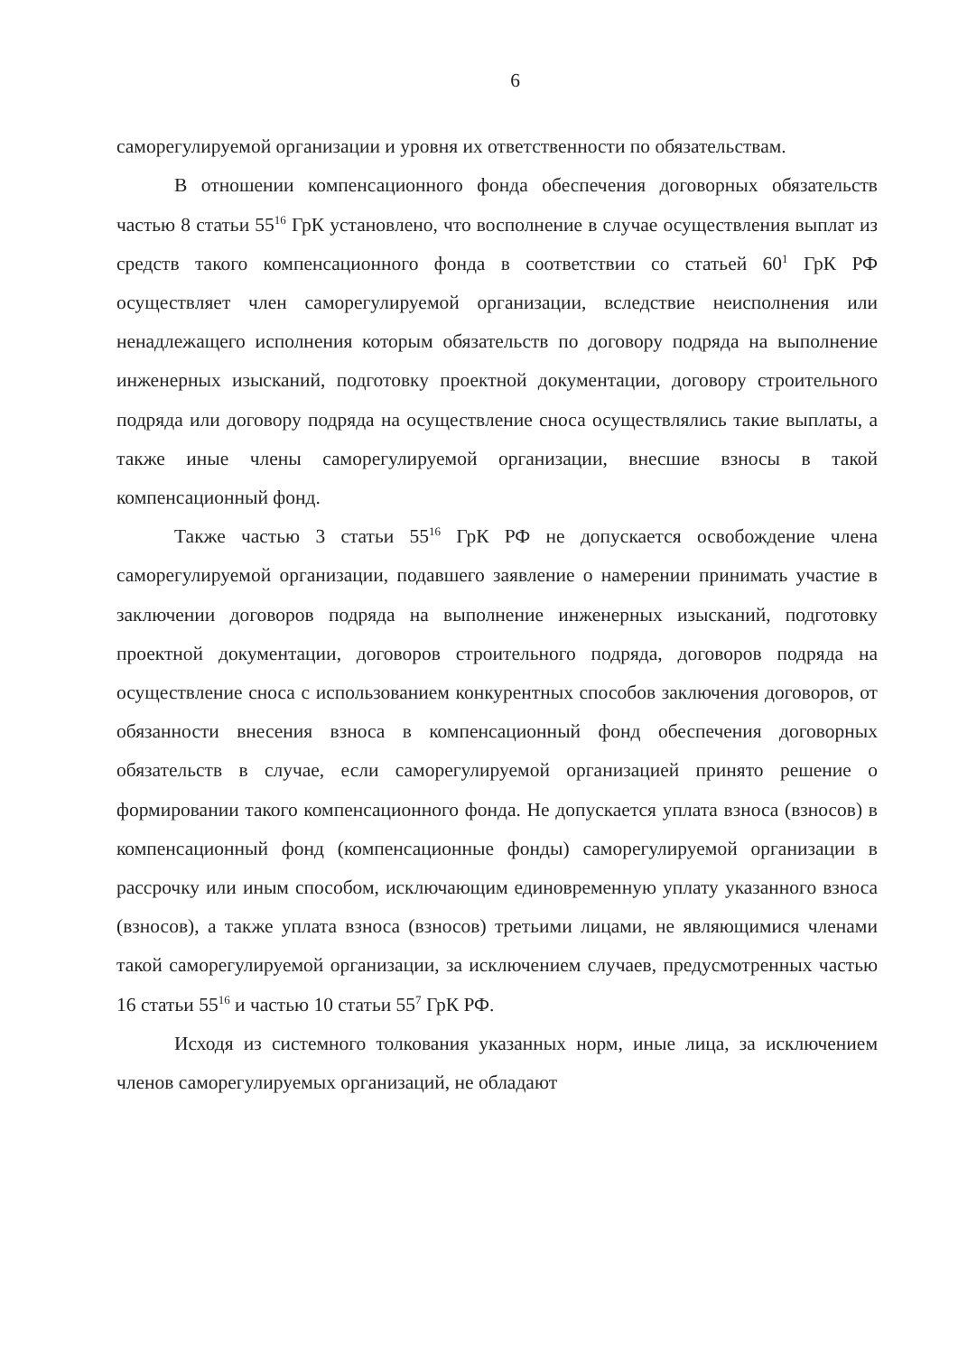6
саморегулируемой организации и уровня их ответственности по обязательствам.
В отношении компенсационного фонда обеспечения договорных обязательств частью 8 статьи 55<sup>16</sup> ГрК установлено, что восполнение в случае осуществления выплат из средств такого компенсационного фонда в соответствии со статьей 60<sup>1</sup> ГрК РФ осуществляет член саморегулируемой организации, вследствие неисполнения или ненадлежащего исполнения которым обязательств по договору подряда на выполнение инженерных изысканий, подготовку проектной документации, договору строительного подряда или договору подряда на осуществление сноса осуществлялись такие выплаты, а также иные члены саморегулируемой организации, внесшие взносы в такой компенсационный фонд.
Также частью 3 статьи 55<sup>16</sup> ГрК РФ не допускается освобождение члена саморегулируемой организации, подавшего заявление о намерении принимать участие в заключении договоров подряда на выполнение инженерных изысканий, подготовку проектной документации, договоров строительного подряда, договоров подряда на осуществление сноса с использованием конкурентных способов заключения договоров, от обязанности внесения взноса в компенсационный фонд обеспечения договорных обязательств в случае, если саморегулируемой организацией принято решение о формировании такого компенсационного фонда. Не допускается уплата взноса (взносов) в компенсационный фонд (компенсационные фонды) саморегулируемой организации в рассрочку или иным способом, исключающим единовременную уплату указанного взноса (взносов), а также уплата взноса (взносов) третьими лицами, не являющимися членами такой саморегулируемой организации, за исключением случаев, предусмотренных частью 16 статьи 55<sup>16</sup> и частью 10 статьи 55<sup>7</sup> ГрК РФ.
Исходя из системного толкования указанных норм, иные лица, за исключением членов саморегулируемых организаций, не обладают